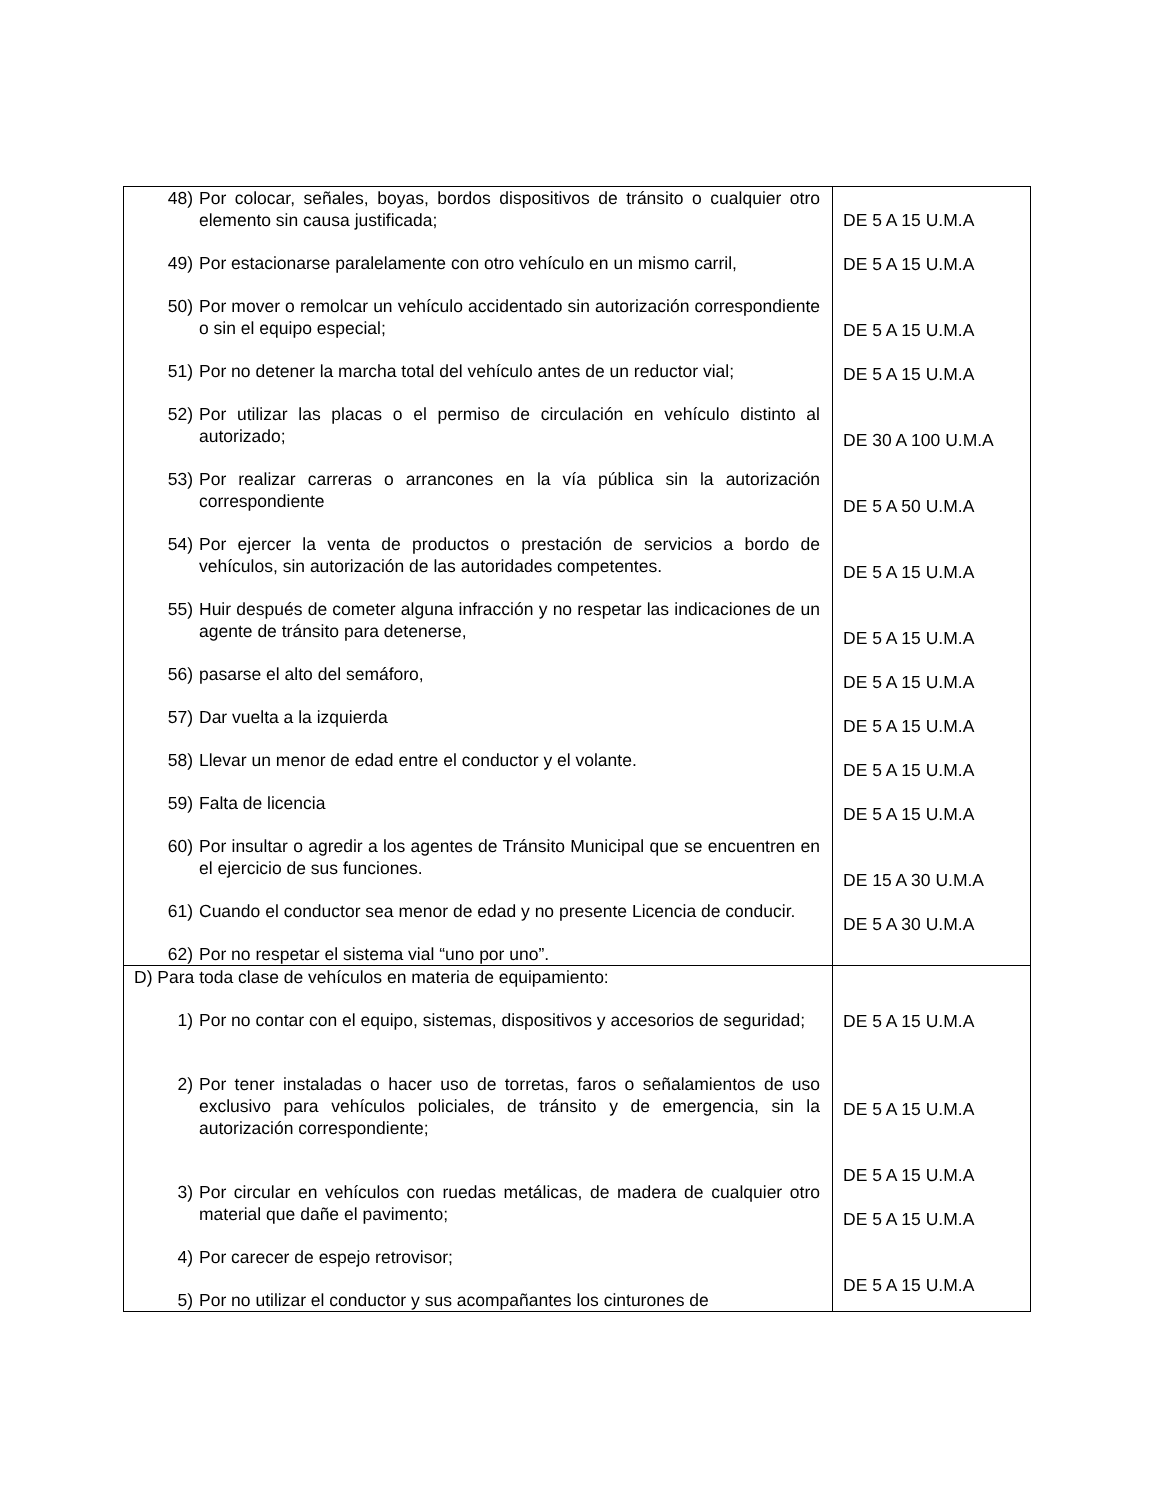| 48) Por colocar, señales, boyas, bordos dispositivos de tránsito o cualquier otro elemento sin causa justificada; 49) Por estacionarse paralelamente con otro vehículo en un mismo carril, 50) Por mover o remolcar un vehículo accidentado sin autorización correspondiente o sin el equipo especial; 51) Por no detener la marcha total del vehículo antes de un reductor vial; 52) Por utilizar las placas o el permiso de circulación en vehículo distinto al autorizado; 53) Por realizar carreras o arrancones en la vía pública sin la autorización correspondiente 54) Por ejercer la venta de productos o prestación de servicios a bordo de vehículos, sin autorización de las autoridades competentes. 55) Huir después de cometer alguna infracción y no respetar las indicaciones de un agente de tránsito para detenerse, 56) pasarse el alto del semáforo, 57) Dar vuelta a la izquierda 58) Llevar un menor de edad entre el conductor y el volante. 59) Falta de licencia 60) Por insultar o agredir a los agentes de Tránsito Municipal que se encuentren en el ejercicio de sus funciones. 61) Cuando el conductor sea menor de edad y no presente Licencia de conducir. 62) Por no respetar el sistema vial “uno por uno”. | DE 5 A 15 U.M.A DE 5 A 15 U.M.A DE 5 A 15 U.M.A DE 5 A 15 U.M.A DE 30 A 100 U.M.A DE 5 A 50 U.M.A DE 5 A 15 U.M.A DE 5 A 15 U.M.A DE 5 A 15 U.M.A DE 5 A 15 U.M.A DE 5 A 15 U.M.A DE 5 A 15 U.M.A DE 15 A 30 U.M.A DE 5 A 30 U.M.A |
| D) Para toda clase de vehículos en materia de equipamiento: 1) Por no contar con el equipo, sistemas, dispositivos y accesorios de seguridad; 2) Por tener instaladas o hacer uso de torretas, faros o señalamientos de uso exclusivo para vehículos policiales, de tránsito y de emergencia, sin la autorización correspondiente; 3) Por circular en vehículos con ruedas metálicas, de madera de cualquier otro material que dañe el pavimento; 4) Por carecer de espejo retrovisor; 5) Por no utilizar el conductor y sus acompañantes los cinturones de | DE 5 A 15 U.M.A DE 5 A 15 U.M.A DE 5 A 15 U.M.A DE 5 A 15 U.M.A DE 5 A 15 U.M.A |